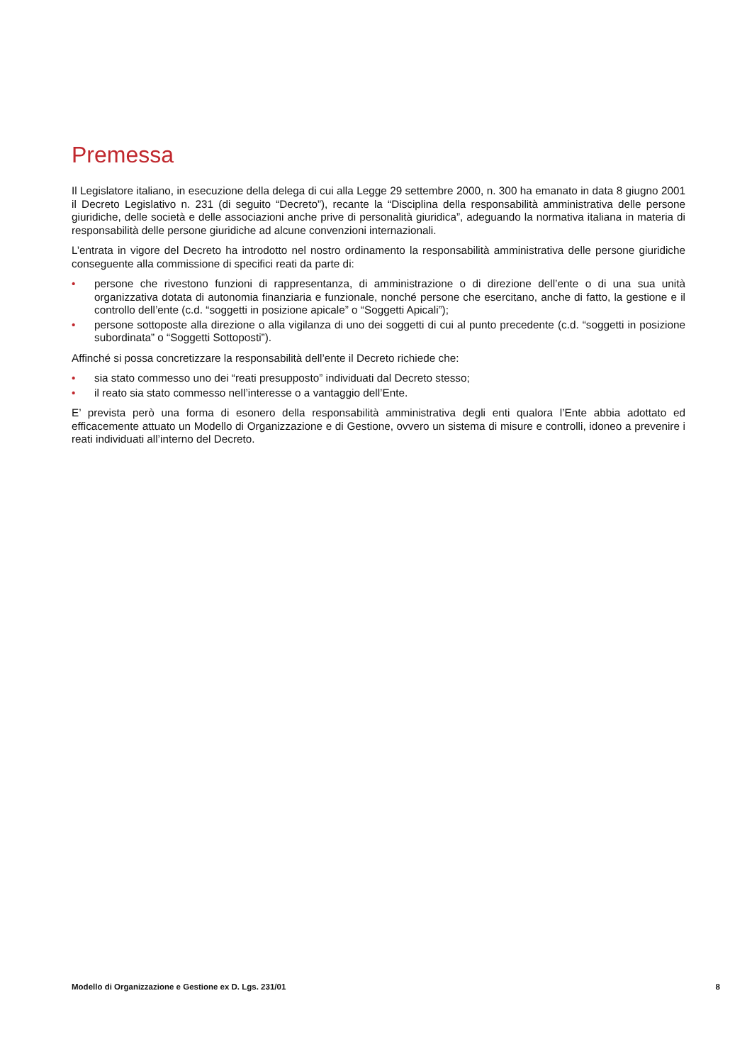Premessa
Il Legislatore italiano, in esecuzione della delega di cui alla Legge 29 settembre 2000, n. 300 ha emanato in data 8 giugno 2001 il Decreto Legislativo n. 231 (di seguito “Decreto”), recante la “Disciplina della responsabilità amministrativa delle persone giuridiche, delle società e delle associazioni anche prive di personalità giuridica”, adeguando la normativa italiana in materia di responsabilità delle persone giuridiche ad alcune convenzioni internazionali.
L’entrata in vigore del Decreto ha introdotto nel nostro ordinamento la responsabilità amministrativa delle persone giuridiche conseguente alla commissione di specifici reati da parte di:
• persone che rivestono funzioni di rappresentanza, di amministrazione o di direzione dell’ente o di una sua unità organizzativa dotata di autonomia finanziaria e funzionale, nonché persone che esercitano, anche di fatto, la gestione e il controllo dell’ente (c.d. “soggetti in posizione apicale” o “Soggetti Apicali”);
• persone sottoposte alla direzione o alla vigilanza di uno dei soggetti di cui al punto precedente (c.d. “soggetti in posizione subordinata” o “Soggetti Sottoposti”).
Affinché si possa concretizzare la responsabilità dell’ente il Decreto richiede che:
• sia stato commesso uno dei “reati presupposto” individuati dal Decreto stesso;
• il reato sia stato commesso nell’interesse o a vantaggio dell’Ente.
E’ prevista però una forma di esonero della responsabilità amministrativa degli enti qualora l’Ente abbia adottato ed efficacemente attuato un Modello di Organizzazione e di Gestione, ovvero un sistema di misure e controlli, idoneo a prevenire i reati individuati all’interno del Decreto.
Modello di Organizzazione e Gestione ex D. Lgs. 231/01 8